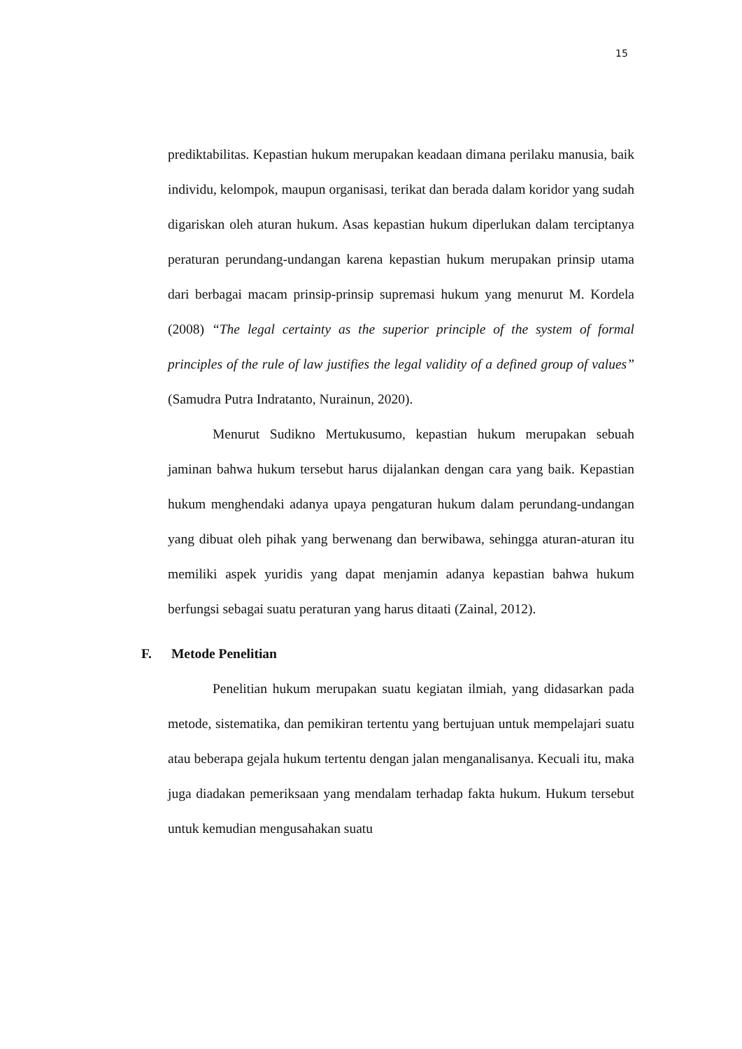15
prediktabilitas. Kepastian hukum merupakan keadaan dimana perilaku manusia, baik individu, kelompok, maupun organisasi, terikat dan berada dalam koridor yang sudah digariskan oleh aturan hukum. Asas kepastian hukum diperlukan dalam terciptanya peraturan perundang-undangan karena kepastian hukum merupakan prinsip utama dari berbagai macam prinsip-prinsip supremasi hukum yang menurut M. Kordela (2008) “The legal certainty as the superior principle of the system of formal principles of the rule of law justifies the legal validity of a defined group of values” (Samudra Putra Indratanto, Nurainun, 2020).
Menurut Sudikno Mertukusumo, kepastian hukum merupakan sebuah jaminan bahwa hukum tersebut harus dijalankan dengan cara yang baik. Kepastian hukum menghendaki adanya upaya pengaturan hukum dalam perundang-undangan yang dibuat oleh pihak yang berwenang dan berwibawa, sehingga aturan-aturan itu memiliki aspek yuridis yang dapat menjamin adanya kepastian bahwa hukum berfungsi sebagai suatu peraturan yang harus ditaati (Zainal, 2012).
F. Metode Penelitian
Penelitian hukum merupakan suatu kegiatan ilmiah, yang didasarkan pada metode, sistematika, dan pemikiran tertentu yang bertujuan untuk mempelajari suatu atau beberapa gejala hukum tertentu dengan jalan menganalisanya. Kecuali itu, maka juga diadakan pemeriksaan yang mendalam terhadap fakta hukum. Hukum tersebut untuk kemudian mengusahakan suatu